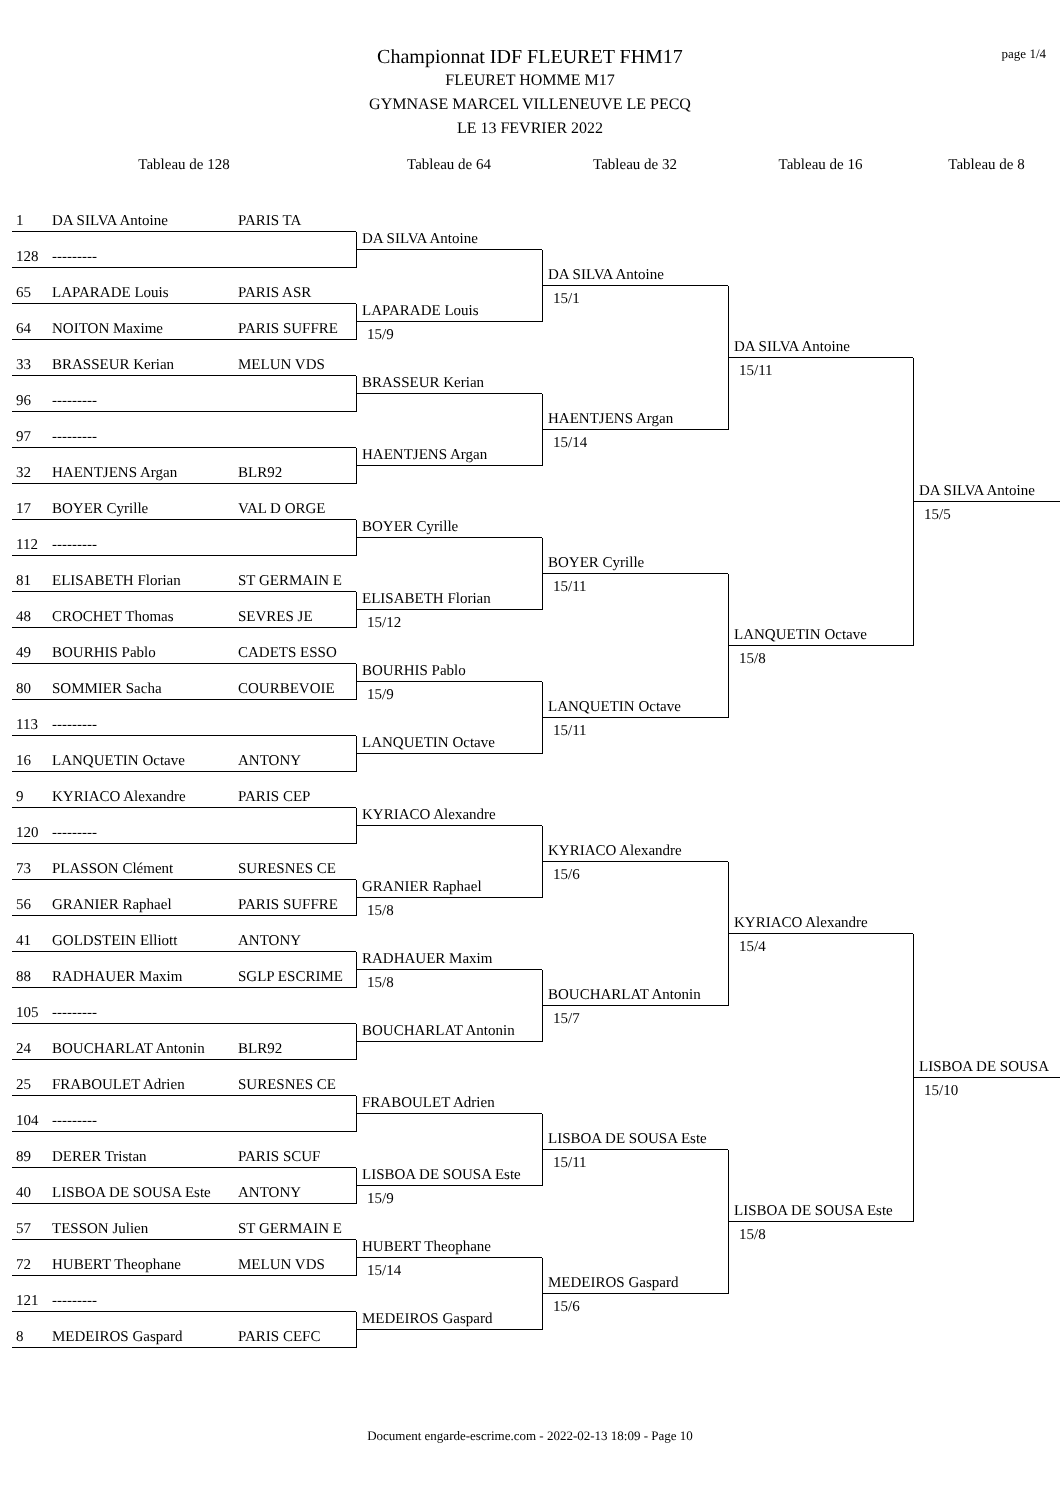page 1/4
Championnat IDF FLEURET FHM17
FLEURET HOMME M17
GYMNASE MARCEL VILLENEUVE LE PECQ
LE 13 FEVRIER 2022
Tableau de 128
Tableau de 64
Tableau de 32
Tableau de 16
Tableau de 8
1 DA SILVA Antoine PARIS TA
128 ---------
65 LAPARADE Louis PARIS ASR
64 NOITON Maxime PARIS SUFFRE
33 BRASSEUR Kerian MELUN VDS
96 ---------
97 ---------
32 HAENTJENS Argan BLR92
17 BOYER Cyrille VAL D ORGE
112 ---------
81 ELISABETH Florian ST GERMAIN E
48 CROCHET Thomas SEVRES JE
49 BOURHIS Pablo CADETS ESSO
80 SOMMIER Sacha COURBEVOIE
113 ---------
16 LANQUETIN Octave ANTONY
9 KYRIACO Alexandre PARIS CEP
120 ---------
73 PLASSON Clément SURESNES CE
56 GRANIER Raphael PARIS SUFFRE
41 GOLDSTEIN Elliott ANTONY
88 RADHAUER Maxim SGLP ESCRIME
105 ---------
24 BOUCHARLAT Antonin BLR92
25 FRABOULET Adrien SURESNES CE
104 ---------
89 DERER Tristan PARIS SCUF
40 LISBOA DE SOUSA Este ANTONY
57 TESSON Julien ST GERMAIN E
72 HUBERT Theophane MELUN VDS
121 ---------
8 MEDEIROS Gaspard PARIS CEFC
DA SILVA Antoine
LAPARADE Louis
15/9
BRASSEUR Kerian
HAENTJENS Argan
BOYER Cyrille
ELISABETH Florian
15/12
BOURHIS Pablo
15/9
LANQUETIN Octave
KYRIACO Alexandre
GRANIER Raphael
15/8
RADHAUER Maxim
15/8
BOUCHARLAT Antonin
FRABOULET Adrien
LISBOA DE SOUSA Este
15/9
HUBERT Theophane
15/14
MEDEIROS Gaspard
DA SILVA Antoine
15/1
HAENTJENS Argan
15/14
BOYER Cyrille
15/11
LANQUETIN Octave
15/11
KYRIACO Alexandre
15/6
BOUCHARLAT Antonin
15/7
LISBOA DE SOUSA Este
15/11
MEDEIROS Gaspard
15/6
DA SILVA Antoine
15/11
LANQUETIN Octave
15/8
KYRIACO Alexandre
15/4
LISBOA DE SOUSA Este
15/8
DA SILVA Antoine
15/5
LISBOA DE SOUSA
15/10
Document engarde-escrime.com - 2022-02-13 18:09 - Page 10